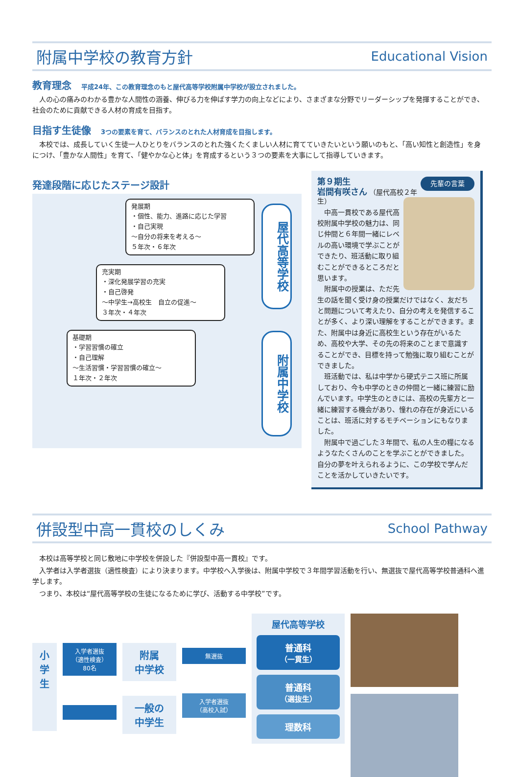附属中学校の教育方針 Educational Vision
教育理念 平成24年、この教育理念のもと屋代高等学校附属中学校が設立されました。
　人の心の痛みのわかる豊かな人間性の涵養、伸びる力を伸ばす学力の向上などにより、さまざまな分野でリーダーシップを発揮することができ、社会のために貢献できる人材の育成を目指す。
目指す生徒像 3つの要素を育て、バランスのとれた人材育成を目指します。
　本校では、成長していく生徒一人ひとりをバランスのとれた強くたくましい人材に育てていきたいという願いのもと、「高い知性と創造性」を身につけ、「豊かな人間性」を育て、「健やかな心と体」を育成するという３つの要素を大事にして指導していきます。
発達段階に応じたステージ設計
発展期
・個性、能力、進路に応じた学習
・自己実現
～自分の将来を考える～
５年次・６年次
充実期
・深化発展学習の充実
・自己啓発
～中学生→高校生　自立の促進～
３年次・４年次
基礎期
・学習習慣の確立
・自己理解
～生活習慣・学習習慣の確立～
１年次・２年次
屋代高等学校
附属中学校
先輩の言葉 第９期生
岩間有咲さん （屋代高校２年生）
　中高一貫校である屋代高校附属中学校の魅力は、同じ仲間と６年間一緒にレベルの高い環境で学ぶことができたり、班活動に取り組むことができるところだと思います。
　附属中の授業は、ただ先生の話を聞く受け身の授業だけではなく、友だちと問題について考えたり、自分の考えを発信することが多く、より深い理解をすることができます。また、附属中は身近に高校生という存在がいるため、高校や大学、その先の将来のことまで意識することができ、目標を持って勉強に取り組むことができました。
　班活動では、私は中学から硬式テニス班に所属しており、今も中学のときの仲間と一緒に練習に励んでいます。中学生のときには、高校の先輩方と一緒に練習する機会があり、憧れの存在が身近にいることは、班活に対するモチベーションにもなりました。
　附属中で過ごした３年間で、私の人生の糧になるようなたくさんのことを学ぶことができました。自分の夢を叶えられるように、この学校で学んだことを活かしていきたいです。
併設型中高一貫校のしくみ School Pathway
　本校は高等学校と同じ敷地に中学校を併設した『併設型中高一貫校』です。
　入学者は入学者選抜（適性検査）により決まります。中学校へ入学後は、附属中学校で３年間学習活動を行い、無選抜で屋代高等学校普通科へ進学します。
　つまり、本校は“屋代高等学校の生徒になるために学び、活動する中学校”です。
小学生
入学者選抜
（適性検査）
80名
附属
中学校
一般の
中学生
無選抜
入学者選抜
（高校入試）
屋代高等学校
普通科
（一貫生）
普通科
（選抜生）
理数科